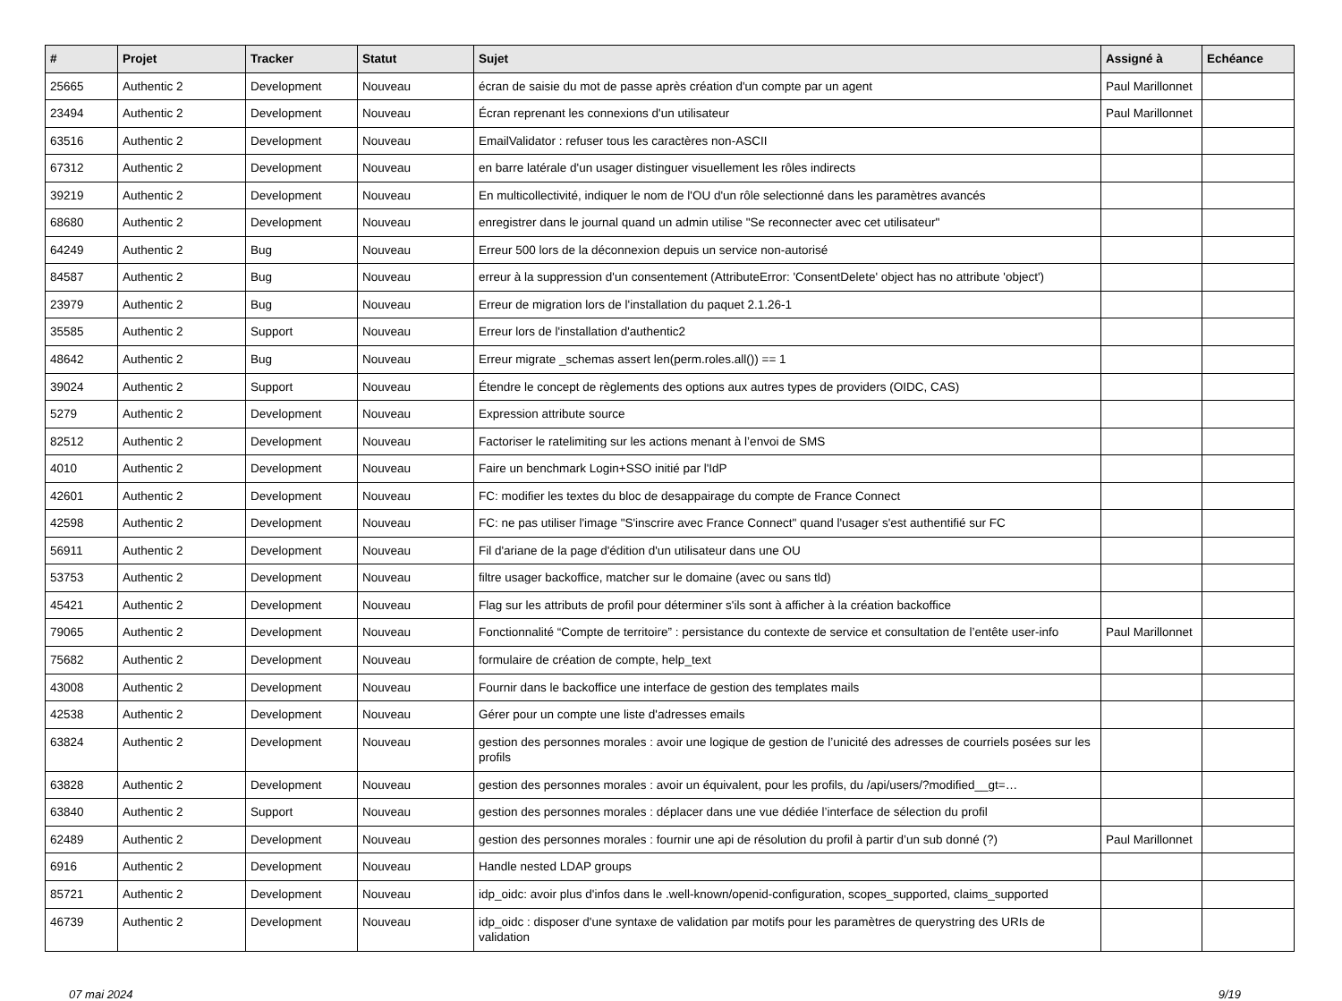| # | Projet | Tracker | Statut | Sujet | Assigné à | Echéance |
| --- | --- | --- | --- | --- | --- | --- |
| 25665 | Authentic 2 | Development | Nouveau | écran de saisie du mot de passe après création d'un compte par un agent | Paul Marillonnet | |
| 23494 | Authentic 2 | Development | Nouveau | Écran reprenant les connexions d'un utilisateur | Paul Marillonnet | |
| 63516 | Authentic 2 | Development | Nouveau | EmailValidator : refuser tous les caractères non-ASCII | | |
| 67312 | Authentic 2 | Development | Nouveau | en barre latérale d'un usager distinguer visuellement les rôles indirects | | |
| 39219 | Authentic 2 | Development | Nouveau | En multicollectivité, indiquer le nom de l'OU d'un rôle selectionné dans les paramètres avancés | | |
| 68680 | Authentic 2 | Development | Nouveau | enregistrer dans le journal quand un admin utilise "Se reconnecter avec cet utilisateur" | | |
| 64249 | Authentic 2 | Bug | Nouveau | Erreur 500 lors de la déconnexion depuis un service non-autorisé | | |
| 84587 | Authentic 2 | Bug | Nouveau | erreur à la suppression d'un consentement (AttributeError: 'ConsentDelete' object has no attribute 'object') | | |
| 23979 | Authentic 2 | Bug | Nouveau | Erreur de migration lors de l'installation du paquet 2.1.26-1 | | |
| 35585 | Authentic 2 | Support | Nouveau | Erreur lors de l'installation d'authentic2 | | |
| 48642 | Authentic 2 | Bug | Nouveau | Erreur migrate _schemas assert len(perm.roles.all()) == 1 | | |
| 39024 | Authentic 2 | Support | Nouveau | Étendre le concept de règlements des options aux autres types de providers (OIDC, CAS) | | |
| 5279 | Authentic 2 | Development | Nouveau | Expression attribute source | | |
| 82512 | Authentic 2 | Development | Nouveau | Factoriser le ratelimiting sur les actions menant à l’envoi de SMS | | |
| 4010 | Authentic 2 | Development | Nouveau | Faire un benchmark Login+SSO initié par l'IdP | | |
| 42601 | Authentic 2 | Development | Nouveau | FC: modifier les textes du bloc de desappairage du compte de France Connect | | |
| 42598 | Authentic 2 | Development | Nouveau | FC: ne pas utiliser l'image "S'inscrire avec France Connect" quand l'usager s'est authentifié sur FC | | |
| 56911 | Authentic 2 | Development | Nouveau | Fil d'ariane de la page d'édition d'un utilisateur dans une OU | | |
| 53753 | Authentic 2 | Development | Nouveau | filtre usager backoffice, matcher sur le domaine (avec ou sans tld) | | |
| 45421 | Authentic 2 | Development | Nouveau | Flag sur les attributs de profil pour déterminer s'ils sont à afficher à la création backoffice | | |
| 79065 | Authentic 2 | Development | Nouveau | Fonctionnalité “Compte de territoire” : persistance du contexte de service et consultation de l’entête user-info | Paul Marillonnet | |
| 75682 | Authentic 2 | Development | Nouveau | formulaire de création de compte, help_text | | |
| 43008 | Authentic 2 | Development | Nouveau | Fournir dans le backoffice une interface de gestion des templates mails | | |
| 42538 | Authentic 2 | Development | Nouveau | Gérer pour un compte une liste d'adresses emails | | |
| 63824 | Authentic 2 | Development | Nouveau | gestion des personnes morales : avoir une logique de gestion de l’unicité des adresses de courriels posées sur les profils | | |
| 63828 | Authentic 2 | Development | Nouveau | gestion des personnes morales : avoir un équivalent, pour les profils, du /api/users/?modified__gt=… | | |
| 63840 | Authentic 2 | Support | Nouveau | gestion des personnes morales : déplacer dans une vue dédiée l’interface de sélection du profil | | |
| 62489 | Authentic 2 | Development | Nouveau | gestion des personnes morales : fournir une api de résolution du profil à partir d’un sub donné (?) | Paul Marillonnet | |
| 6916 | Authentic 2 | Development | Nouveau | Handle nested LDAP groups | | |
| 85721 | Authentic 2 | Development | Nouveau | idp_oidc: avoir plus d'infos dans le .well-known/openid-configuration, scopes_supported, claims_supported | | |
| 46739 | Authentic 2 | Development | Nouveau | idp_oidc : disposer d'une syntaxe de validation par motifs pour les paramètres de querystring des URIs de validation | | |
07 mai 2024 9/19